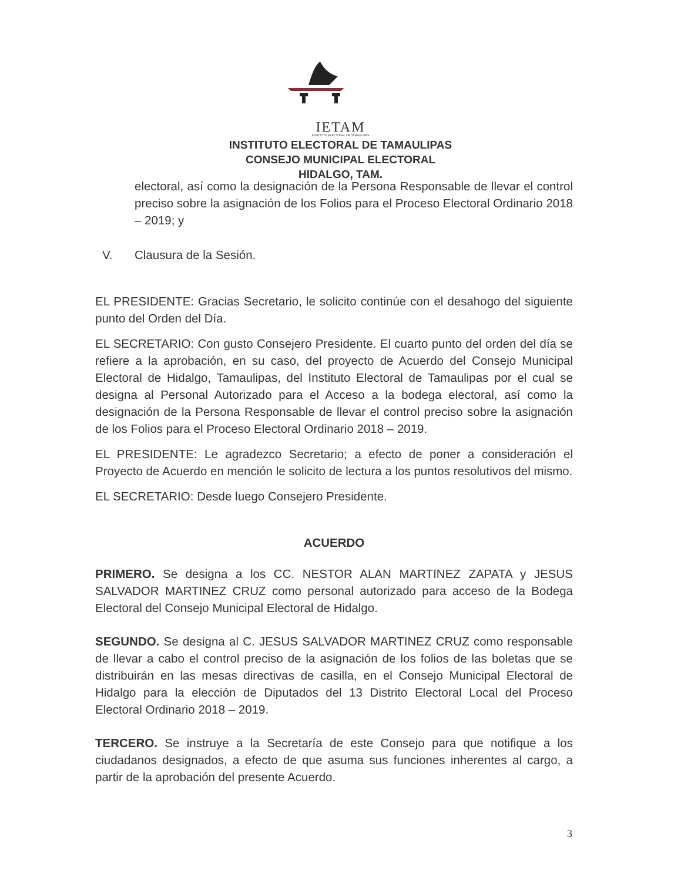IETAM
INSTITUTO ELECTORAL DE TAMAULIPAS
INSTITUTO ELECTORAL DE TAMAULIPAS
CONSEJO MUNICIPAL ELECTORAL
HIDALGO, TAM.
electoral, así como la designación de la Persona Responsable de llevar el control preciso sobre la asignación de los Folios para el Proceso Electoral Ordinario 2018 – 2019; y
V. Clausura de la Sesión.
EL PRESIDENTE: Gracias Secretario, le solicito continúe con el desahogo del siguiente punto del Orden del Día.
EL SECRETARIO: Con gusto Consejero Presidente. El cuarto punto del orden del día se refiere a la aprobación, en su caso, del proyecto de Acuerdo del Consejo Municipal Electoral de Hidalgo, Tamaulipas, del Instituto Electoral de Tamaulipas por el cual se designa al Personal Autorizado para el Acceso a la bodega electoral, así como la designación de la Persona Responsable de llevar el control preciso sobre la asignación de los Folios para el Proceso Electoral Ordinario 2018 – 2019.
EL PRESIDENTE: Le agradezco Secretario; a efecto de poner a consideración el Proyecto de Acuerdo en mención le solicito de lectura a los puntos resolutivos del mismo.
EL SECRETARIO: Desde luego Consejero Presidente.
ACUERDO
PRIMERO. Se designa a los CC. NESTOR ALAN MARTINEZ ZAPATA y JESUS SALVADOR MARTINEZ CRUZ como personal autorizado para acceso de la Bodega Electoral del Consejo Municipal Electoral de Hidalgo.
SEGUNDO. Se designa al C. JESUS SALVADOR MARTINEZ CRUZ como responsable de llevar a cabo el control preciso de la asignación de los folios de las boletas que se distribuirán en las mesas directivas de casilla, en el Consejo Municipal Electoral de Hidalgo para la elección de Diputados del 13 Distrito Electoral Local del Proceso Electoral Ordinario 2018 – 2019.
TERCERO. Se instruye a la Secretaría de este Consejo para que notifique a los ciudadanos designados, a efecto de que asuma sus funciones inherentes al cargo, a partir de la aprobación del presente Acuerdo.
3